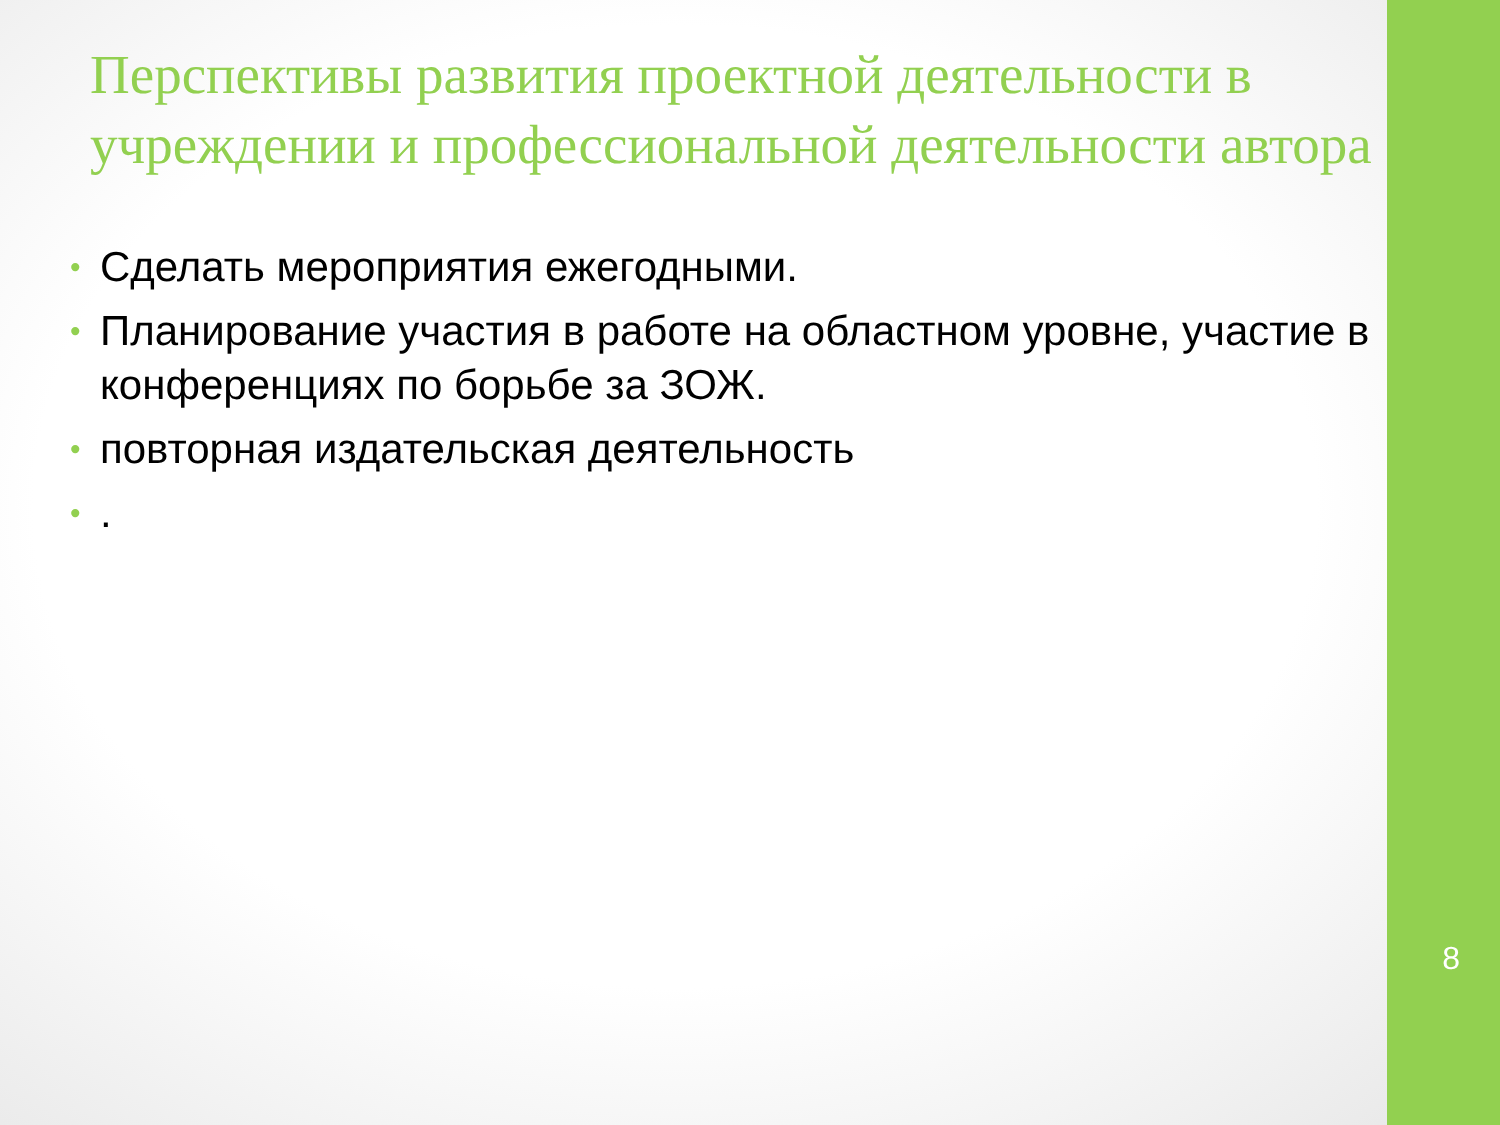Перспективы развития проектной деятельности в учреждении и профессиональной деятельности автора
• Сделать мероприятия ежегодными.
• Планирование участия в работе на областном уровне, участие в конференциях по борьбе за ЗОЖ.
• повторная издательская деятельность
•.
8